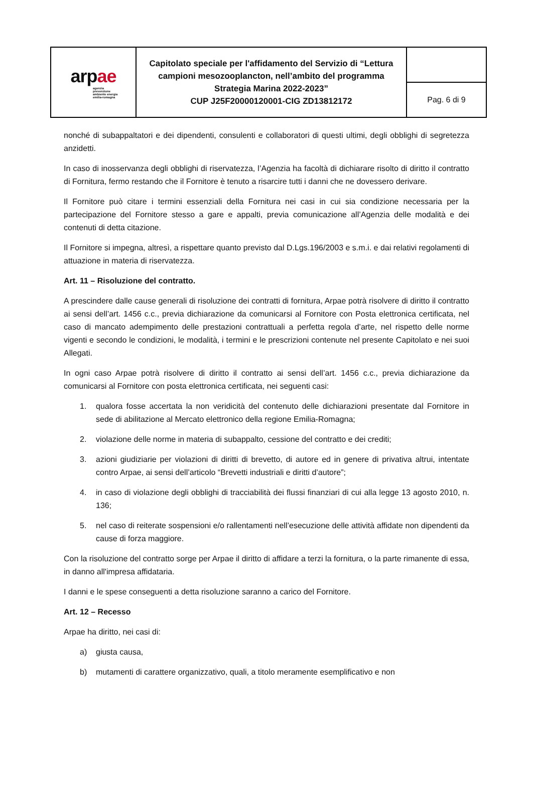| arp ae agenzia prevenzione ambiente energia emilia-romagna | Capitolato speciale per l'affidamento del Servizio di “Lettura campioni mesozooplancton, nell’ambito del programma Strategia Marina 2022-2023” CUP J25F20000120001-CIG ZD13812172 | |
| | | Pag. 6 di 9 |
nonché di subappaltatori e dei dipendenti, consulenti e collaboratori di questi ultimi, degli obblighi di segretezza anzidetti.
In caso di inosservanza degli obblighi di riservatezza, l’Agenzia ha facoltà di dichiarare risolto di diritto il contratto di Fornitura, fermo restando che il Fornitore è tenuto a risarcire tutti i danni che ne dovessero derivare.
Il Fornitore può citare i termini essenziali della Fornitura nei casi in cui sia condizione necessaria per la partecipazione del Fornitore stesso a gare e appalti, previa comunicazione all’Agenzia delle modalità e dei contenuti di detta citazione.
Il Fornitore si impegna, altresì, a rispettare quanto previsto dal D.Lgs.196/2003 e s.m.i. e dai relativi regolamenti di attuazione in materia di riservatezza.
Art. 11 – Risoluzione del contratto.
A prescindere dalle cause generali di risoluzione dei contratti di fornitura, Arpae potrà risolvere di diritto il contratto ai sensi dell’art. 1456 c.c., previa dichiarazione da comunicarsi al Fornitore con Posta elettronica certificata, nel caso di mancato adempimento delle prestazioni contrattuali a perfetta regola d’arte, nel rispetto delle norme vigenti e secondo le condizioni, le modalità, i termini e le prescrizioni contenute nel presente Capitolato e nei suoi Allegati.
In ogni caso Arpae potrà risolvere di diritto il contratto ai sensi dell’art. 1456 c.c., previa dichiarazione da comunicarsi al Fornitore con posta elettronica certificata, nei seguenti casi:
1. qualora fosse accertata la non veridicità del contenuto delle dichiarazioni presentate dal Fornitore in sede di abilitazione al Mercato elettronico della regione Emilia-Romagna;
2. violazione delle norme in materia di subappalto, cessione del contratto e dei crediti;
3. azioni giudiziarie per violazioni di diritti di brevetto, di autore ed in genere di privativa altrui, intentate contro Arpae, ai sensi dell’articolo “Brevetti industriali e diritti d’autore”;
4. in caso di violazione degli obblighi di tracciabilità dei flussi finanziari di cui alla legge 13 agosto 2010, n. 136;
5. nel caso di reiterate sospensioni e/o rallentamenti nell’esecuzione delle attività affidate non dipendenti da cause di forza maggiore.
Con la risoluzione del contratto sorge per Arpae il diritto di affidare a terzi la fornitura, o la parte rimanente di essa, in danno all'impresa affidataria.
I danni e le spese conseguenti a detta risoluzione saranno a carico del Fornitore.
Art. 12 – Recesso
Arpae ha diritto, nei casi di:
a) giusta causa,
b) mutamenti di carattere organizzativo, quali, a titolo meramente esemplificativo e non